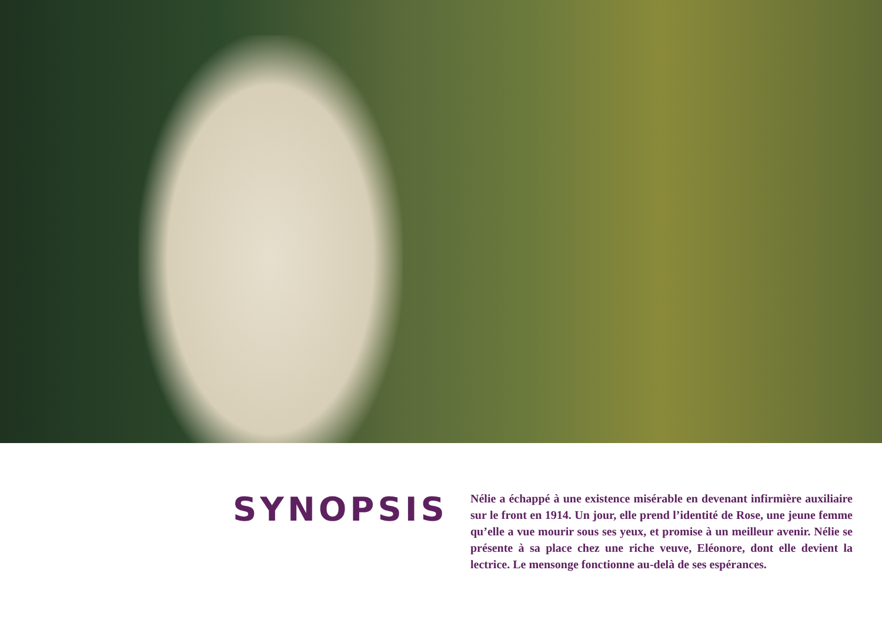SYNOPSIS
Nélie a échappé à une existence misérable en devenant infirmière auxiliaire sur le front en 1914. Un jour, elle prend l’identité de Rose, une jeune femme qu’elle a vue mourir sous ses yeux, et promise à un meilleur avenir. Nélie se présente à sa place chez une riche veuve, Eléonore, dont elle devient la lectrice. Le mensonge fonctionne au-delà de ses espérances.